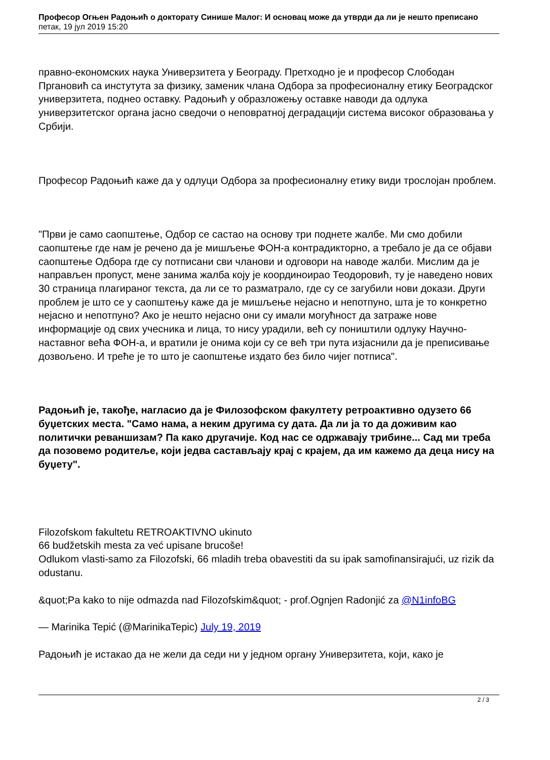Професор Огњен Радоњић о докторату Синише Малог: И основац може да утврди да ли је нешто преписано
петак, 19 јул 2019 15:20
правно-економских наука Универзитета у Београду. Претходно је и професор Слободан Пргановић са инстутута за физику, заменик члана Одбора за професионалну етику Београдског универзитета, поднео оставку. Радоњић у образложењу оставке наводи да одлука универзитетског органа јасно сведочи о неповратној деградацији система високог образовања у Србији.
Професор Радоњић каже да у одлуци Одбора за професионалну етику види трослојан проблем.
"Први је само саопштење, Одбор се састао на основу три поднете жалбе. Ми смо добили саопштење где нам је речено да је мишљење ФОН-а контрадикторно, а требало је да се објави саопштење Одбора где су потписани сви чланови и одговори на наводе жалби. Мислим да је направљен пропуст, мене занима жалба коју је координоирао Теодоровић, ту је наведено нових 30 страница плагираног текста, да ли се то разматрало, где су се загубили нови докази. Други проблем је што се у саопштењу каже да је мишљење нејасно и непотпуно, шта је то конкретно нејасно и непотпуно? Ако је нешто нејасно они су имали могућност да затраже нове информације од свих учесника и лица, то нису урадили, већ су поништили одлуку Научно-наставног већа ФОН-а, и вратили је онима који су се већ три пута изјаснили да је преписивање дозвољено. И треће је то што је саопштење издато без било чијег потписа".
Радоњић је, такође, нагласио да је Филозофском факултету ретроактивно одузето 66 буџетских места. "Само нама, а неким другима су дата. Да ли ја то да доживим као политички реваншизам? Па како другачије. Код нас се одржавају трибине... Сад ми треба да позовемо родитеље, који једва састављају крај с крајем, да им кажемо да деца нису на буџету".
Filozofskom fakultetu RETROAKTIVNO ukinuto
66 budžetskih mesta za već upisane brucoše!
Odlukom vlasti-samo za Filozofski, 66 mladih treba obavestiti da su ipak samofinansirajući, uz rizik da odustanu.
&quot;Pa kako to nije odmazda nad Filozofskim&quot; - prof.Ognjen Radonjić za @N1infoBG
— Marinika Tepić (@MarinikaTepic) July 19, 2019
Радоњић је истакао да не жели да седи ни у једном органу Универзитета, који, како је
2 / 3